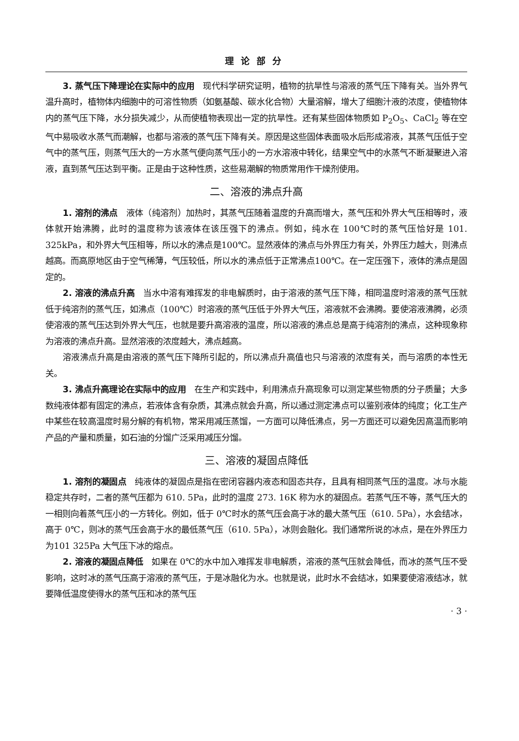理论部分
3. 蒸气压下降理论在实际中的应用　现代科学研究证明，植物的抗旱性与溶液的蒸气压下降有关。当外界气温升高时，植物体内细胞中的可溶性物质（如氨基酸、碳水化合物）大量溶解，增大了细胞汁液的浓度，使植物体内的蒸气压下降，水分损失减少，从而使植物表现出一定的抗旱性。还有某些固体物质如 P<sub>2</sub>O<sub>5</sub>、CaCl<sub>2</sub> 等在空气中易吸收水蒸气而潮解，也都与溶液的蒸气压下降有关。原因是这些固体表面吸水后形成溶液，其蒸气压低于空气中的蒸气压，则蒸气压大的一方水蒸气便向蒸气压小的一方水溶液中转化，结果空气中的水蒸气不断凝聚进入溶液，直到蒸气压达到平衡。正是由于这种性质，这些易潮解的物质常用作干燥剂使用。
二、溶液的沸点升高
1. 溶剂的沸点　液体（纯溶剂）加热时，其蒸气压随着温度的升高而增大，蒸气压和外界大气压相等时，液体就开始沸腾，此时的温度称为该液体在该压强下的沸点。例如，纯水在 100℃时的蒸气压恰好是 101. 325kPa，和外界大气压相等，所以水的沸点是100℃。显然液体的沸点与外界压力有关，外界压力越大，则沸点越高。而高原地区由于空气稀薄，气压较低，所以水的沸点低于正常沸点100℃。在一定压强下，液体的沸点是固定的。
2. 溶液的沸点升高　当水中溶有难挥发的非电解质时，由于溶液的蒸气压下降，相同温度时溶液的蒸气压就低于纯溶剂的蒸气压，如沸点（100℃）时溶液的蒸气压低于外界大气压，溶液就不会沸腾。要使溶液沸腾，必须使溶液的蒸气压达到外界大气压，也就是要升高溶液的温度，所以溶液的沸点总是高于纯溶剂的沸点，这种现象称为溶液的沸点升高。显然溶液的浓度越大，沸点越高。
溶液沸点升高是由溶液的蒸气压下降所引起的，所以沸点升高值也只与溶液的浓度有关，而与溶质的本性无关。
3. 沸点升高理论在实际中的应用　在生产和实践中，利用沸点升高现象可以测定某些物质的分子质量；大多数纯液体都有固定的沸点，若液体含有杂质，其沸点就会升高，所以通过测定沸点可以鉴别液体的纯度；化工生产中某些在较高温度时易分解的有机物，常采用减压蒸馏，一方面可以降低沸点，另一方面还可以避免因高温而影响产品的产量和质量，如石油的分馏广泛采用减压分馏。
三、溶液的凝固点降低
1. 溶剂的凝固点　纯液体的凝固点是指在密闭容器内液态和固态共存，且具有相同蒸气压的温度。冰与水能稳定共存时，二者的蒸气压都为 610. 5Pa，此时的温度 273. 16K 称为水的凝固点。若蒸气压不等，蒸气压大的一相则向着蒸气压小的一方转化。例如，低于 0℃时水的蒸气压会高于冰的最大蒸气压（610. 5Pa），水会结冰，高于 0℃，则冰的蒸气压会高于水的最低蒸气压（610. 5Pa），冰则会融化。我们通常所说的冰点，是在外界压力为101 325Pa 大气压下冰的熔点。
2. 溶液的凝固点降低　如果在 0℃的水中加入难挥发非电解质，溶液的蒸气压就会降低，而冰的蒸气压不受影响，这时冰的蒸气压高于溶液的蒸气压，于是冰融化为水。也就是说，此时水不会结冰，如果要使溶液结冰，就要降低温度使得水的蒸气压和冰的蒸气压
· 3 ·